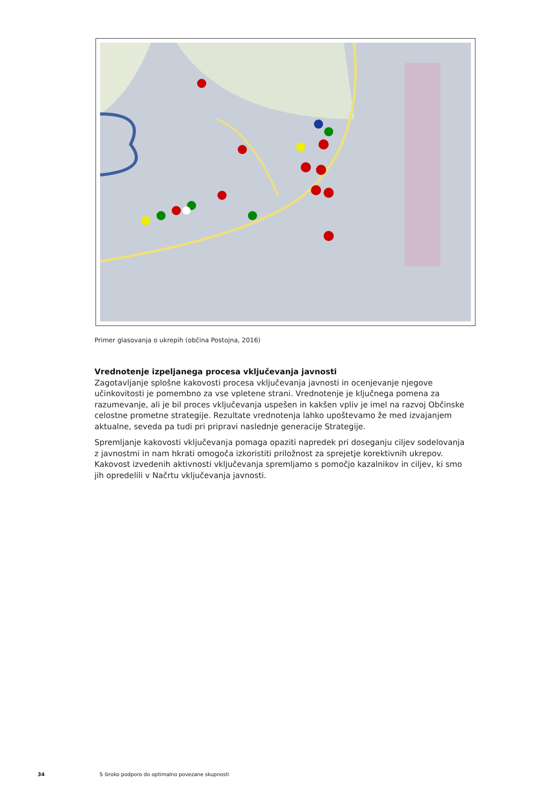Primer glasovanja o ukrepih (občina Postojna, 2016)
Vrednotenje izpeljanega procesa vključevanja javnosti
Zagotavljanje splošne kakovosti procesa vključevanja javnosti in ocenjevanje njegove učinkovitosti je pomembno za vse vpletene strani. Vrednotenje je ključnega pomena za razumevanje, ali je bil proces vključevanja uspešen in kakšen vpliv je imel na razvoj Občinske celostne prometne strategije. Rezultate vrednotenja lahko upoštevamo že med izvajanjem aktualne, seveda pa tudi pri pripravi naslednje generacije Strategije.
Spremljanje kakovosti vključevanja pomaga opaziti napredek pri doseganju ciljev sodelovanja z javnostmi in nam hkrati omogoča izkoristiti priložnost za sprejetje korektivnih ukrepov. Kakovost izvedenih aktivnosti vključevanja spremljamo s pomočjo kazalnikov in ciljev, ki smo jih opredelili v Načrtu vključevanja javnosti.
34 S široko podporo do optimalno povezane skupnosti